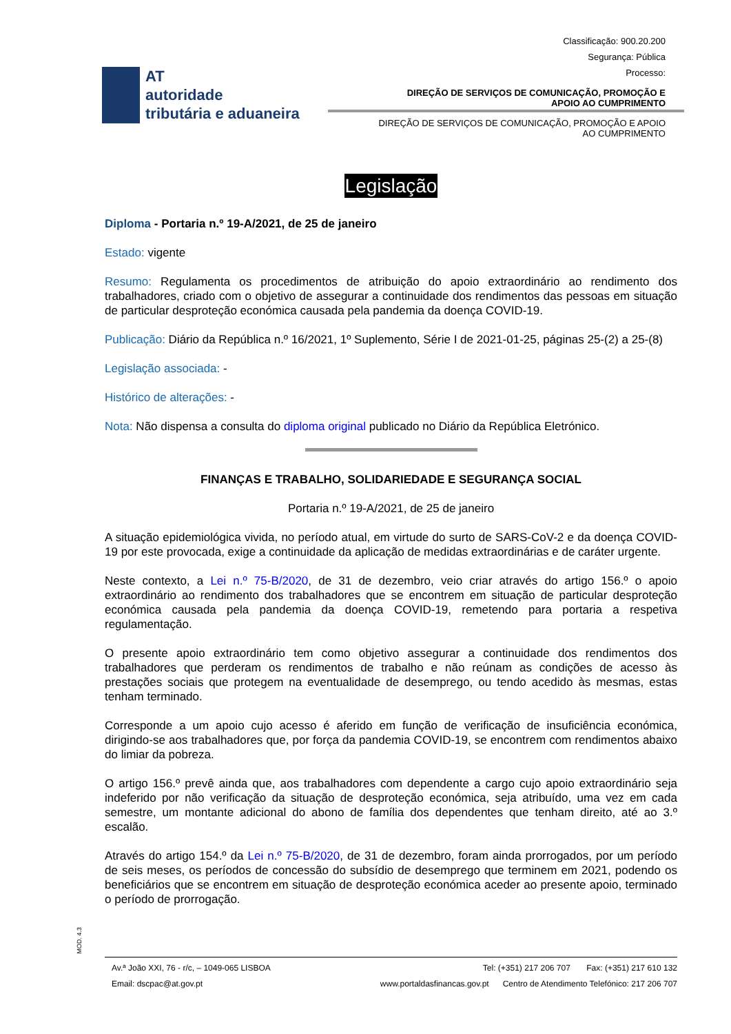AT
autoridade
tributária e aduaneira
Classificação: 900.20.200
Segurança: Pública
Processo:
DIREÇÃO DE SERVIÇOS DE COMUNICAÇÃO, PROMOÇÃO E
APOIO AO CUMPRIMENTO
DIREÇÃO DE SERVIÇOS DE COMUNICAÇÃO, PROMOÇÃO E APOIO
AO CUMPRIMENTO
Legislação
Diploma - Portaria n.º 19-A/2021, de 25 de janeiro
Estado: vigente
Resumo: Regulamenta os procedimentos de atribuição do apoio extraordinário ao rendimento dos trabalhadores, criado com o objetivo de assegurar a continuidade dos rendimentos das pessoas em situação de particular desproteção económica causada pela pandemia da doença COVID-19.
Publicação: Diário da República n.º 16/2021, 1º Suplemento, Série I de 2021-01-25, páginas 25-(2) a 25-(8)
Legislação associada: -
Histórico de alterações: -
Nota: Não dispensa a consulta do diploma original publicado no Diário da República Eletrónico.
FINANÇAS E TRABALHO, SOLIDARIEDADE E SEGURANÇA SOCIAL
Portaria n.º 19-A/2021, de 25 de janeiro
A situação epidemiológica vivida, no período atual, em virtude do surto de SARS-CoV-2 e da doença COVID-19 por este provocada, exige a continuidade da aplicação de medidas extraordinárias e de caráter urgente.
Neste contexto, a Lei n.º 75-B/2020, de 31 de dezembro, veio criar através do artigo 156.º o apoio extraordinário ao rendimento dos trabalhadores que se encontrem em situação de particular desproteção económica causada pela pandemia da doença COVID-19, remetendo para portaria a respetiva regulamentação.
O presente apoio extraordinário tem como objetivo assegurar a continuidade dos rendimentos dos trabalhadores que perderam os rendimentos de trabalho e não reúnam as condições de acesso às prestações sociais que protegem na eventualidade de desemprego, ou tendo acedido às mesmas, estas tenham terminado.
Corresponde a um apoio cujo acesso é aferido em função de verificação de insuficiência económica, dirigindo-se aos trabalhadores que, por força da pandemia COVID-19, se encontrem com rendimentos abaixo do limiar da pobreza.
O artigo 156.º prevê ainda que, aos trabalhadores com dependente a cargo cujo apoio extraordinário seja indeferido por não verificação da situação de desproteção económica, seja atribuído, uma vez em cada semestre, um montante adicional do abono de família dos dependentes que tenham direito, até ao 3.º escalão.
Através do artigo 154.º da Lei n.º 75-B/2020, de 31 de dezembro, foram ainda prorrogados, por um período de seis meses, os períodos de concessão do subsídio de desemprego que terminem em 2021, podendo os beneficiários que se encontrem em situação de desproteção económica aceder ao presente apoio, terminado o período de prorrogação.
MOD. 4.3
Av.ª João XXI, 76 - r/c, – 1049-065 LISBOA Tel: (+351) 217 206 707 Fax: (+351) 217 610 132
Email: dscpac@at.gov.pt www.portaldasfinancas.gov.pt Centro de Atendimento Telefónico: 217 206 707